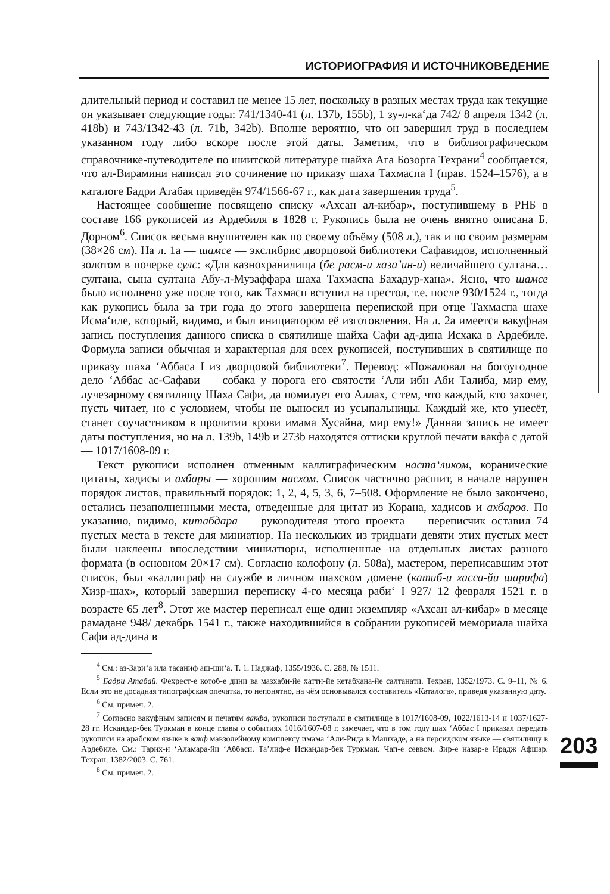ИСТОРИОГРАФИЯ И ИСТОЧНИКОВЕДЕНИЕ
длительный период и составил не менее 15 лет, поскольку в разных местах труда как текущие он указывает следующие годы: 741/1340-41 (л. 137b, 155b), 1 зу-л-ка‘да 742/ 8 апреля 1342 (л. 418b) и 743/1342-43 (л. 71b, 342b). Вполне вероятно, что он завершил труд в последнем указанном году либо вскоре после этой даты. Заметим, что в библиографическом справочнике-путеводителе по шиитской литературе шайха Ага Бозорга Техрани<sup>4</sup> сообщается, что ал-Вирамини написал это сочинение по приказу шаха Тахмаспа I (прав. 1524–1576), а в каталоге Бадри Атабая приведён 974/1566-67 г., как дата завершения труда<sup>5</sup>.
Настоящее сообщение посвящено списку «Ахсан ал-кибар», поступившему в РНБ в составе 166 рукописей из Ардебиля в 1828 г. Рукопись была не очень внятно описана Б. Дорном<sup>6</sup>. Список весьма внушителен как по своему объёму (508 л.), так и по своим размерам (38×26 см). На л. 1а — шамсе — экслибрис дворцовой библиотеки Сафавидов, исполненный золотом в почерке сулс: «Для казнохранилища (бе расм-и хаза’ин-и) величайшего султана… султана, сына султана Абу-л-Музаффара шаха Тахмаспа Бахадур-хана». Ясно, что шамсе было исполнено уже после того, как Тахмасп вступил на престол, т.е. после 930/1524 г., тогда как рукопись была за три года до этого завершена перепиской при отце Тахмаспа шахе Исма‘иле, который, видимо, и был инициатором её изготовления. На л. 2а имеется вакуфная запись поступления данного списка в святилище шайха Сафи ад-дина Исхака в Ардебиле. Формула записи обычная и характерная для всех рукописей, поступивших в святилище по приказу шаха ‘Аббаса I из дворцовой библиотеки<sup>7</sup>. Перевод: «Пожаловал на богоугодное дело ‘Аббас ас-Сафави — собака у порога его святости ‘Али ибн Аби Талиба, мир ему, лучезарному святилищу Шаха Сафи, да помилует его Аллах, с тем, что каждый, кто захочет, пусть читает, но с условием, чтобы не выносил из усыпальницы. Каждый же, кто унесёт, станет соучастником в пролитии крови имама Хусайна, мир ему!» Данная запись не имеет даты поступления, но на л. 139b, 149b и 273b находятся оттиски круглой печати вакфа с датой — 1017/1608-09 г.
Текст рукописи исполнен отменным каллиграфическим наста‘ликом, коранические цитаты, хадисы и ахбары — хорошим насхом. Список частично расшит, в начале нарушен порядок листов, правильный порядок: 1, 2, 4, 5, 3, 6, 7–508. Оформление не было закончено, остались незаполненными места, отведенные для цитат из Корана, хадисов и ахбаров. По указанию, видимо, китабдара — руководителя этого проекта — переписчик оставил 74 пустых места в тексте для миниатюр. На нескольких из тридцати девяти этих пустых мест были наклеены впоследствии миниатюры, исполненные на отдельных листах разного формата (в основном 20×17 см). Согласно колофону (л. 508а), мастером, переписавшим этот список, был «каллиграф на службе в личном шахском домене (катиб-и хасса-йи шарифа) Хизр-шах», который завершил переписку 4-го месяца раби‘ I 927/ 12 февраля 1521 г. в возрасте 65 лет<sup>8</sup>. Этот же мастер переписал еще один экземпляр «Ахсан ал-кибар» в месяце рамадане 948/ декабрь 1541 г., также находившийся в собрании рукописей мемориала шайха Сафи ад-дина в
<sup>4</sup> См.: аз-Зари‘а ила тасаниф аш-ши‘а. Т. 1. Наджаф, 1355/1936. С. 288, № 1511.
<sup>5</sup> Бадри Атабай. Фехрест-е котоб-е дини ва мазхаби-йе хатти-йе кетабхана-йе салтанати. Техран, 1352/1973. С. 9–11, № 6. Если это не досадная типографская опечатка, то непонятно, на чём основывался составитель «Каталога», приведя указанную дату.
<sup>6</sup> См. примеч. 2.
<sup>7</sup> Согласно вакуфным записям и печатям вакфа, рукописи поступали в святилище в 1017/1608-09, 1022/1613-14 и 1037/1627-28 гг. Искандар-бек Туркман в конце главы о событиях 1016/1607-08 г. замечает, что в том году шах ‘Аббас I приказал передать рукописи на арабском языке в вакф мавзолейному комплексу имама ‘Али-Рида в Машхаде, а на персидском языке — святилищу в Ардебиле. См.: Тарих-и ‘Аламара-йи ‘Аббаси. Та’лиф-е Искандар-бек Туркман. Чап-е севвом. Зир-е назар-е Ирадж Афшар. Техран, 1382/2003. С. 761.
<sup>8</sup> См. примеч. 2.
203